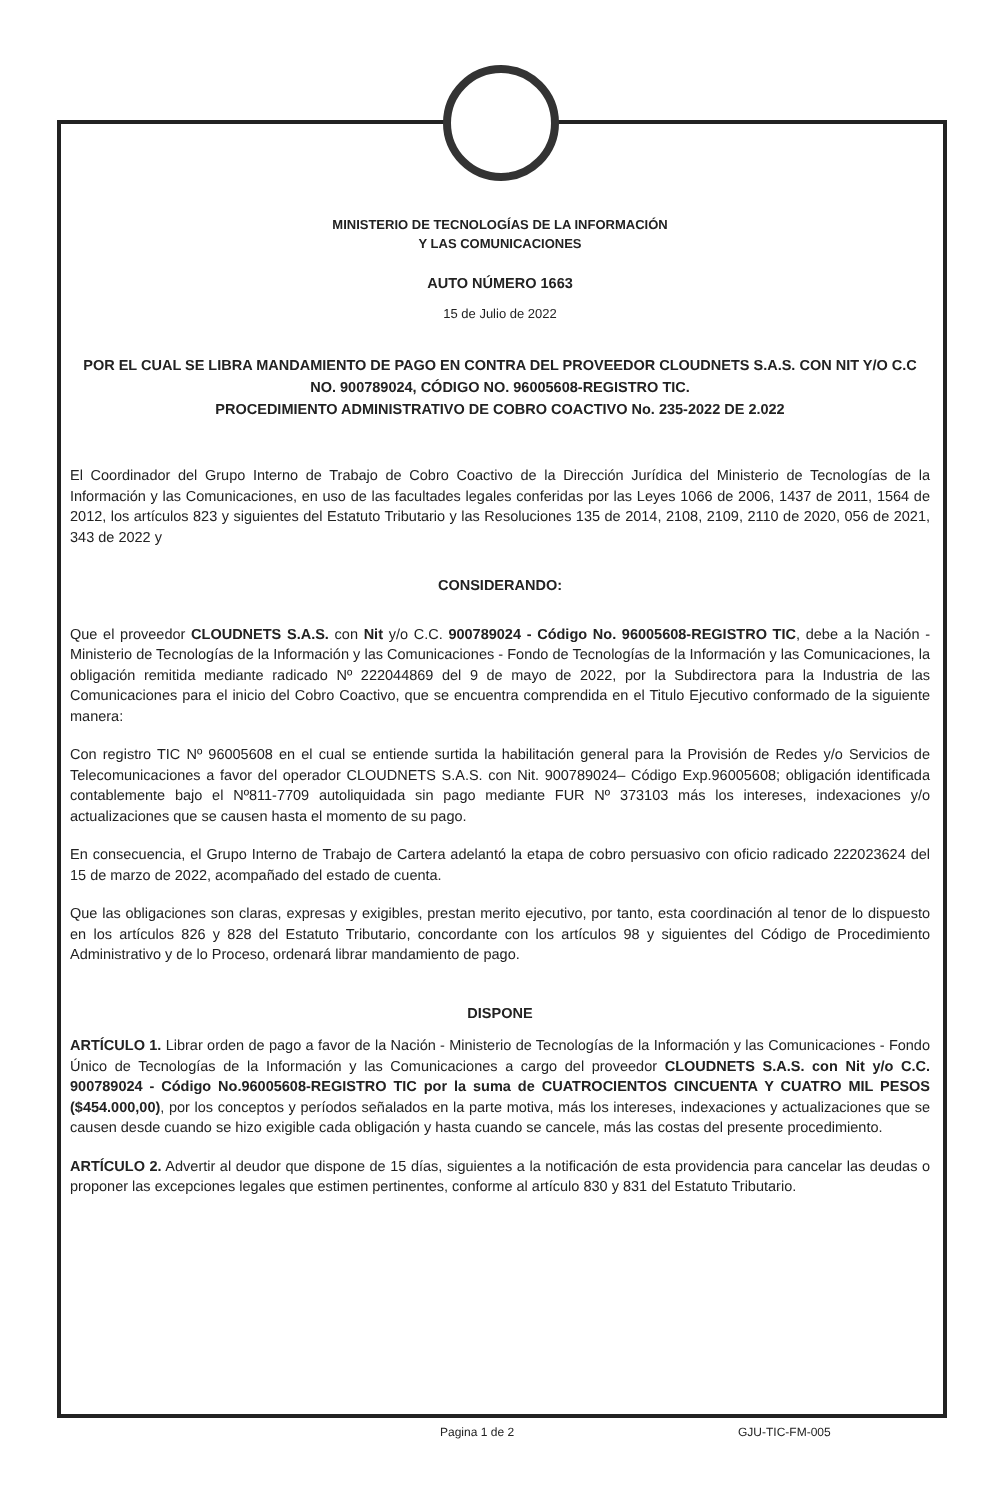MINISTERIO DE TECNOLOGÍAS DE LA INFORMACIÓN
Y LAS COMUNICACIONES
AUTO NÚMERO 1663
15 de Julio de 2022
POR EL CUAL SE LIBRA MANDAMIENTO DE PAGO EN CONTRA DEL PROVEEDOR CLOUDNETS S.A.S. CON NIT Y/O C.C NO. 900789024, CÓDIGO NO. 96005608-REGISTRO TIC.
PROCEDIMIENTO ADMINISTRATIVO DE COBRO COACTIVO No. 235-2022 DE 2.022
El Coordinador del Grupo Interno de Trabajo de Cobro Coactivo de la Dirección Jurídica del Ministerio de Tecnologías de la Información y las Comunicaciones, en uso de las facultades legales conferidas por las Leyes 1066 de 2006, 1437 de 2011, 1564 de 2012, los artículos 823 y siguientes del Estatuto Tributario y las Resoluciones 135 de 2014, 2108, 2109, 2110 de 2020, 056 de 2021, 343 de 2022 y
CONSIDERANDO:
Que el proveedor CLOUDNETS S.A.S. con Nit y/o C.C. 900789024 - Código No. 96005608-REGISTRO TIC, debe a la Nación - Ministerio de Tecnologías de la Información y las Comunicaciones - Fondo de Tecnologías de la Información y las Comunicaciones, la obligación remitida mediante radicado Nº 222044869 del 9 de mayo de 2022, por la Subdirectora para la Industria de las Comunicaciones para el inicio del Cobro Coactivo, que se encuentra comprendida en el Titulo Ejecutivo conformado de la siguiente manera:
Con registro TIC Nº 96005608 en el cual se entiende surtida la habilitación general para la Provisión de Redes y/o Servicios de Telecomunicaciones a favor del operador CLOUDNETS S.A.S. con Nit. 900789024– Código Exp.96005608; obligación identificada contablemente bajo el Nº811-7709 autoliquidada sin pago mediante FUR Nº 373103 más los intereses, indexaciones y/o actualizaciones que se causen hasta el momento de su pago.
En consecuencia, el Grupo Interno de Trabajo de Cartera adelantó la etapa de cobro persuasivo con oficio radicado 222023624 del 15 de marzo de 2022, acompañado del estado de cuenta.
Que las obligaciones son claras, expresas y exigibles, prestan merito ejecutivo, por tanto, esta coordinación al tenor de lo dispuesto en los artículos 826 y 828 del Estatuto Tributario, concordante con los artículos 98 y siguientes del Código de Procedimiento Administrativo y de lo Proceso, ordenará librar mandamiento de pago.
DISPONE
ARTÍCULO 1. Librar orden de pago a favor de la Nación - Ministerio de Tecnologías de la Información y las Comunicaciones - Fondo Único de Tecnologías de la Información y las Comunicaciones a cargo del proveedor CLOUDNETS S.A.S. con Nit y/o C.C. 900789024 - Código No.96005608-REGISTRO TIC por la suma de CUATROCIENTOS CINCUENTA Y CUATRO MIL PESOS ($454.000,00), por los conceptos y períodos señalados en la parte motiva, más los intereses, indexaciones y actualizaciones que se causen desde cuando se hizo exigible cada obligación y hasta cuando se cancele, más las costas del presente procedimiento.
ARTÍCULO 2. Advertir al deudor que dispone de 15 días, siguientes a la notificación de esta providencia para cancelar las deudas o proponer las excepciones legales que estimen pertinentes, conforme al artículo 830 y 831 del Estatuto Tributario.
Pagina 1 de 2 GJU-TIC-FM-005